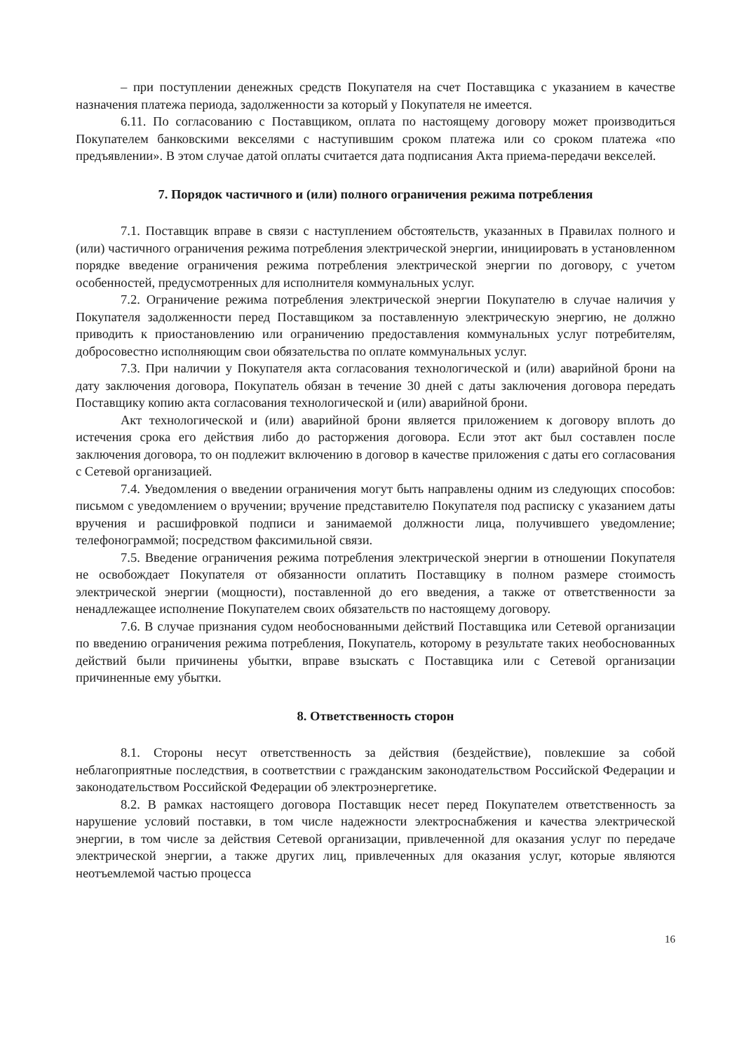– при поступлении денежных средств Покупателя на счет Поставщика с указанием в качестве назначения платежа периода, задолженности за который у Покупателя не имеется.
6.11. По согласованию с Поставщиком, оплата по настоящему договору может производиться Покупателем банковскими векселями с наступившим сроком платежа или со сроком платежа «по предъявлении». В этом случае датой оплаты считается дата подписания Акта приема-передачи векселей.
7. Порядок частичного и (или) полного ограничения режима потребления
7.1. Поставщик вправе в связи с наступлением обстоятельств, указанных в Правилах полного и (или) частичного ограничения режима потребления электрической энергии, инициировать в установленном порядке введение ограничения режима потребления электрической энергии по договору, с учетом особенностей, предусмотренных для исполнителя коммунальных услуг.
7.2. Ограничение режима потребления электрической энергии Покупателю в случае наличия у Покупателя задолженности перед Поставщиком за поставленную электрическую энергию, не должно приводить к приостановлению или ограничению предоставления коммунальных услуг потребителям, добросовестно исполняющим свои обязательства по оплате коммунальных услуг.
7.3. При наличии у Покупателя акта согласования технологической и (или) аварийной брони на дату заключения договора, Покупатель обязан в течение 30 дней с даты заключения договора передать Поставщику копию акта согласования технологической и (или) аварийной брони.
Акт технологической и (или) аварийной брони является приложением к договору вплоть до истечения срока его действия либо до расторжения договора. Если этот акт был составлен после заключения договора, то он подлежит включению в договор в качестве приложения с даты его согласования с Сетевой организацией.
7.4. Уведомления о введении ограничения могут быть направлены одним из следующих способов: письмом с уведомлением о вручении; вручение представителю Покупателя под расписку с указанием даты вручения и расшифровкой подписи и занимаемой должности лица, получившего уведомление; телефонограммой; посредством факсимильной связи.
7.5. Введение ограничения режима потребления электрической энергии в отношении Покупателя не освобождает Покупателя от обязанности оплатить Поставщику в полном размере стоимость электрической энергии (мощности), поставленной до его введения, а также от ответственности за ненадлежащее исполнение Покупателем своих обязательств по настоящему договору.
7.6. В случае признания судом необоснованными действий Поставщика или Сетевой организации по введению ограничения режима потребления, Покупатель, которому в результате таких необоснованных действий были причинены убытки, вправе взыскать с Поставщика или с Сетевой организации причиненные ему убытки.
8. Ответственность сторон
8.1. Стороны несут ответственность за действия (бездействие), повлекшие за собой неблагоприятные последствия, в соответствии с гражданским законодательством Российской Федерации и законодательством Российской Федерации об электроэнергетике.
8.2. В рамках настоящего договора Поставщик несет перед Покупателем ответственность за нарушение условий поставки, в том числе надежности электроснабжения и качества электрической энергии, в том числе за действия Сетевой организации, привлеченной для оказания услуг по передаче электрической энергии, а также других лиц, привлеченных для оказания услуг, которые являются неотъемлемой частью процесса
16